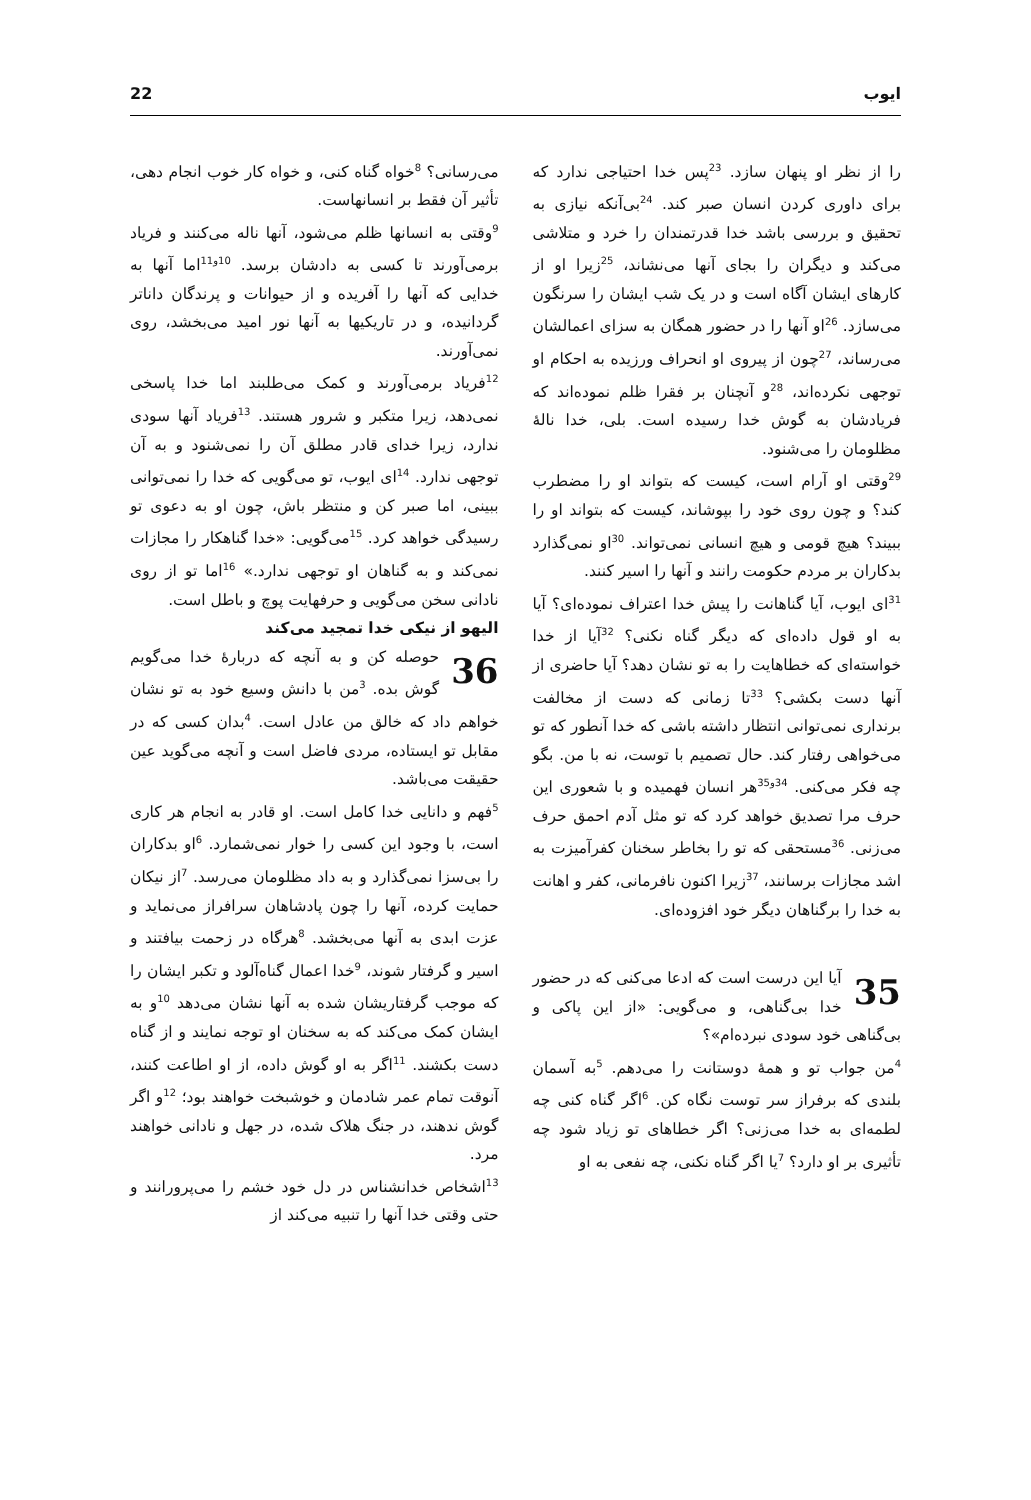ایوب 22
را از نظر او پنهان سازد. <sup>23</sup>پس خدا احتیاجی ندارد که برای داوری کردن انسان صبر کند. <sup>24</sup>بی‌آنکه نیازی به تحقیق و بررسی باشد خدا قدرتمندان را خرد و متلاشی می‌کند و دیگران را بجای آنها می‌نشاند، <sup>25</sup>زیرا او از کارهای ایشان آگاه است و در یک شب ایشان را سرنگون می‌سازد. <sup>26</sup>او آنها را در حضور همگان به سزای اعمالشان می‌رساند، <sup>27</sup>چون از پیروی او انحراف ورزیده به احکام او توجهی نکرده‌اند، <sup>28</sup>و آنچنان بر فقرا ظلم نموده‌اند که فریادشان به گوش خدا رسیده است. بلی، خدا نالهٔ مظلومان را می‌شنود.
<sup>29</sup> وقتی او آرام است، کیست که بتواند او را مضطرب کند؟ و چون روی خود را بپوشاند، کیست که بتواند او را ببیند؟ هیچ قومی و هیچ انسانی نمی‌تواند. <sup>30</sup>او نمی‌گذارد بدکاران بر مردم حکومت رانند و آنها را اسیر کنند.
<sup>31</sup> ای ایوب، آیا گناهانت را پیش خدا اعتراف نموده‌ای؟ آیا به او قول داده‌ای که دیگر گناه نکنی؟ <sup>32</sup>آیا از خدا خواسته‌ای که خطاهایت را به تو نشان دهد؟ آیا حاضری از آنها دست بکشی؟ <sup>33</sup>تا زمانی که دست از مخالفت برنداری نمی‌توانی انتظار داشته باشی که خدا آنطور که تو می‌خواهی رفتار کند. حال تصمیم با توست، نه با من. بگو چه فکر می‌کنی. <sup>34و35</sup>هر انسان فهمیده و با شعوری این حرف مرا تصدیق خواهد کرد که تو مثل آدم احمق حرف می‌زنی. <sup>36</sup>مستحقی که تو را بخاطر سخنان کفرآمیزت به اشد مجازات برسانند، <sup>37</sup>زیرا اکنون نافرمانی، کفر و اهانت به خدا را برگناهان دیگر خود افزوده‌ای.
35 آیا این درست است که ادعا می‌کنی که در حضور خدا بی‌گناهی، و می‌گویی: «از این پاکی و بی‌گناهی خود سودی نبرده‌ام»؟
<sup>4</sup> من جواب تو و همهٔ دوستانت را می‌دهم. <sup>5</sup>به آسمان بلندی که برفراز سر توست نگاه کن. <sup>6</sup>اگر گناه کنی چه لطمه‌ای به خدا می‌زنی؟ اگر خطاهای تو زیاد شود چه تأثیری بر او دارد؟ <sup>7</sup>یا اگر گناه نکنی، چه نفعی به او
می‌رسانی؟ <sup>8</sup>خواه گناه کنی، و خواه کار خوب انجام دهی، تأثیر آن فقط بر انسانهاست.
<sup>9</sup> وقتی به انسانها ظلم می‌شود، آنها ناله می‌کنند و فریاد برمی‌آورند تا کسی به دادشان برسد. <sup>10و11</sup>اما آنها به خدایی که آنها را آفریده و از حیوانات و پرندگان داناتر گردانیده، و در تاریکیها به آنها نور امید می‌بخشد، روی نمی‌آورند.
<sup>12</sup> فریاد برمی‌آورند و کمک می‌طلبند اما خدا پاسخی نمی‌دهد، زیرا متکبر و شرور هستند. <sup>13</sup>فریاد آنها سودی ندارد، زیرا خدای قادر مطلق آن را نمی‌شنود و به آن توجهی ندارد. <sup>14</sup>ای ایوب، تو می‌گویی که خدا را نمی‌توانی ببینی، اما صبر کن و منتظر باش، چون او به دعوی تو رسیدگی خواهد کرد. <sup>15</sup>می‌گویی: «خدا گناهکار را مجازات نمی‌کند و به گناهان او توجهی ندارد.» <sup>16</sup>اما تو از روی نادانی سخن می‌گویی و حرفهایت پوچ و باطل است.
الیهو از نیکی خدا تمجید می‌کند
36 حوصله کن و به آنچه که دربارهٔ خدا می‌گویم گوش بده. <sup>3</sup>من با دانش وسیع خود به تو نشان خواهم داد که خالق من عادل است. <sup>4</sup>بدان کسی که در مقابل تو ایستاده، مردی فاضل است و آنچه می‌گوید عین حقیقت می‌باشد.
<sup>5</sup> فهم و دانایی خدا کامل است. او قادر به انجام هر کاری است، با وجود این کسی را خوار نمی‌شمارد. <sup>6</sup>او بدکاران را بی‌سزا نمی‌گذارد و به داد مظلومان می‌رسد. <sup>7</sup>از نیکان حمایت کرده، آنها را چون پادشاهان سرافراز می‌نماید و عزت ابدی به آنها می‌بخشد. <sup>8</sup>هرگاه در زحمت بیافتند و اسیر و گرفتار شوند، <sup>9</sup>خدا اعمال گناه‌آلود و تکبر ایشان را که موجب گرفتاریشان شده به آنها نشان می‌دهد <sup>10</sup>و به ایشان کمک می‌کند که به سخنان او توجه نمایند و از گناه دست بکشند. <sup>11</sup>اگر به او گوش داده، از او اطاعت کنند، آنوقت تمام عمر شادمان و خوشبخت خواهند بود؛ <sup>12</sup>و اگر گوش ندهند، در جنگ هلاک شده، در جهل و نادانی خواهند مرد.
<sup>13</sup> اشخاص خدانشناس در دل خود خشم را می‌پرورانند و حتی وقتی خدا آنها را تنبیه می‌کند از